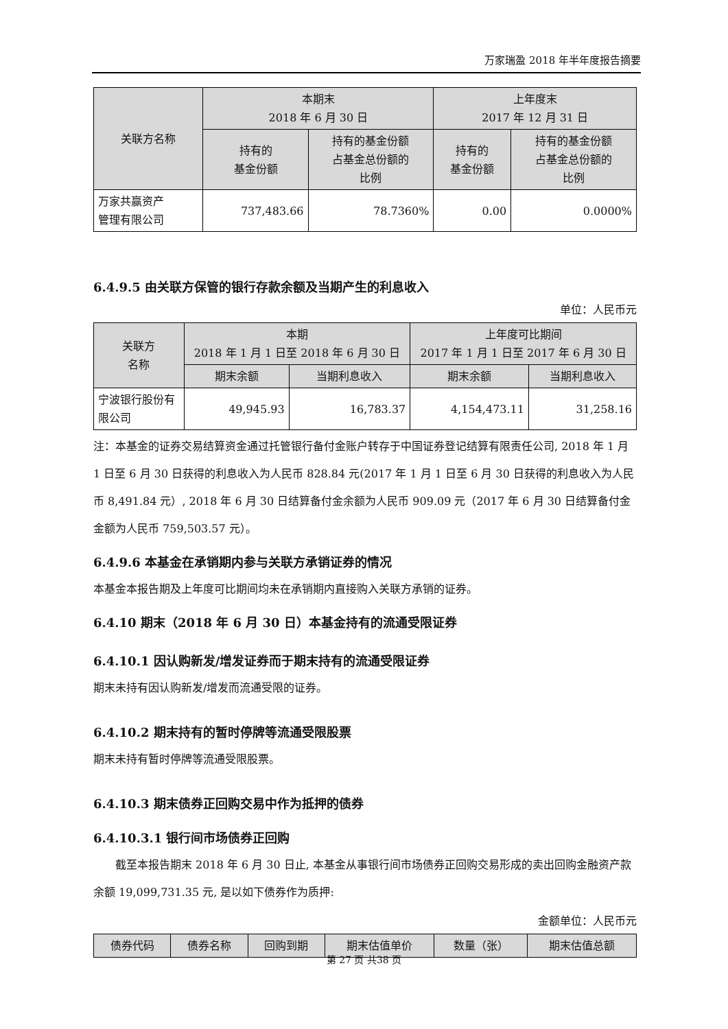万家瑞盈 2018 年半年度报告摘要
| 关联方名称 | 本期末 2018 年 6 月 30 日 | | 上年度末 2017 年 12 月 31 日 | |
| --- | --- | --- | --- | --- |
| | 持有的 基金份额 | 持有的基金份额 占基金总份额的 比例 | 持有的 基金份额 | 持有的基金份额 占基金总份额的 比例 |
| 万家共赢资产 管理有限公司 | 737,483.66 | 78.7360% | 0.00 | 0.0000% |
6.4.9.5 由关联方保管的银行存款余额及当期产生的利息收入
单位：人民币元
| 关联方 名称 | 本期 2018 年 1 月 1 日至 2018 年 6 月 30 日 | | 上年度可比期间 2017 年 1 月 1 日至 2017 年 6 月 30 日 | |
| --- | --- | --- | --- | --- |
| | 期末余额 | 当期利息收入 | 期末余额 | 当期利息收入 |
| 宁波银行股份有 限公司 | 49,945.93 | 16,783.37 | 4,154,473.11 | 31,258.16 |
注：本基金的证券交易结算资金通过托管银行备付金账户转存于中国证券登记结算有限责任公司, 2018 年 1 月 1 日至 6 月 30 日获得的利息收入为人民币 828.84 元(2017 年 1 月 1 日至 6 月 30 日获得的利息收入为人民币 8,491.84 元）, 2018 年 6 月 30 日结算备付金余额为人民币 909.09 元（2017 年 6 月 30 日结算备付金金额为人民币 759,503.57 元）。
6.4.9.6 本基金在承销期内参与关联方承销证券的情况
本基金本报告期及上年度可比期间均未在承销期内直接购入关联方承销的证券。
6.4.10 期末（2018 年 6 月 30 日）本基金持有的流通受限证券
6.4.10.1 因认购新发/增发证券而于期末持有的流通受限证券
期末未持有因认购新发/增发而流通受限的证券。
6.4.10.2 期末持有的暂时停牌等流通受限股票
期末未持有暂时停牌等流通受限股票。
6.4.10.3 期末债券正回购交易中作为抵押的债券
6.4.10.3.1 银行间市场债券正回购
截至本报告期末 2018 年 6 月 30 日止, 本基金从事银行间市场债券正回购交易形成的卖出回购金融资产款余额 19,099,731.35 元, 是以如下债券作为质押:
金额单位：人民币元
| 债券代码 | 债券名称 | 回购到期 | 期末估值单价 | 数量（张） | 期末估值总额 |
| --- | --- | --- | --- | --- | --- |
第 27 页 共38 页